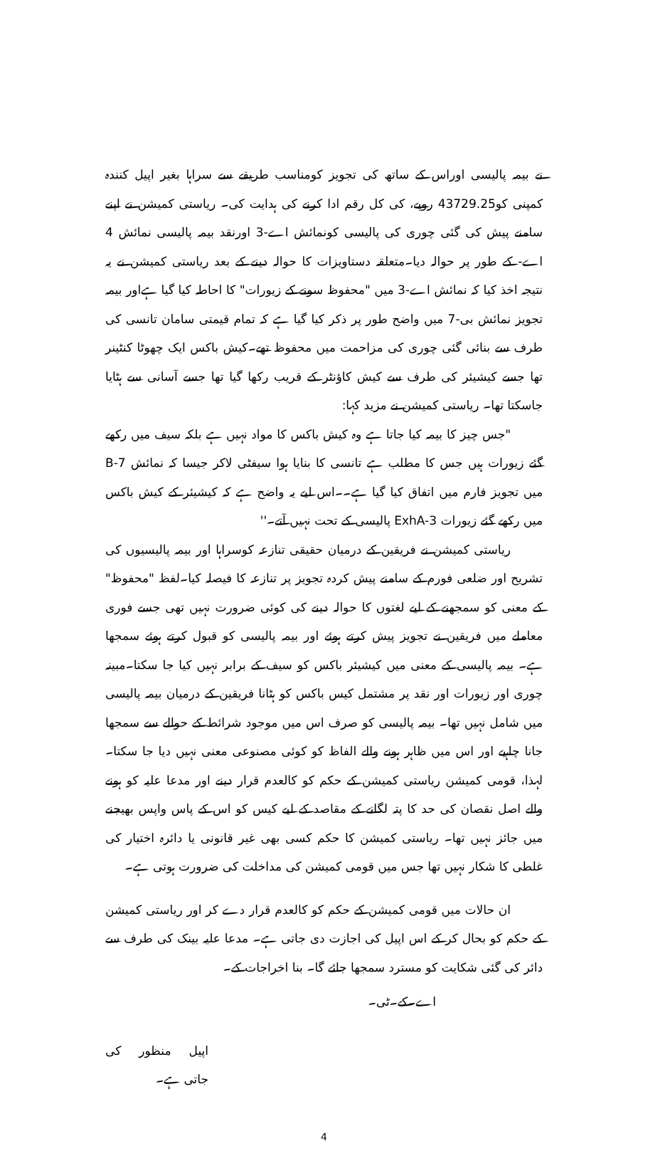نے بیمہ پالیسی اوراس کے ساتھ کی تجویز کومناسب طریقے سے سراہا بغیر اپیل کنندہ کمپنی کو43729.25 روپے، کی کل رقم ادا کرنے کی ہدایت کی۔ ریاستی کمیشن نے اپنے سامنے پیش کی گئی چوری کی پالیسی کونمائش اے-3 اورنقد بیمہ پالیسی نمائش 4 اے- کے طور پر حوالہ دیا۔متعلقہ دستاویزات کا حوالہ دینے کے بعد ریاستی کمیشن نے یہ نتیجہ اخذ کیا کہ نمائش اے-3 میں "محفوظ سونے کے زیورات" کا احاطہ کیا گیا ہےاور بیمہ تجویز نمائش بی-7 میں واضح طور پر ذکر کیا گیا ہے کہ تمام قیمتی سامان تانسی کی طرف سے بنائی گئی چوری کی مزاحمت میں محفوظ تھے۔کیش باکس ایک چھوٹا کنٹینر تھا جسے کیشیئر کی طرف سے کیش کاؤنٹر کے قریب رکھا گیا تھا جسے آسانی سے ہٹایا جاسکتا تھا۔ ریاستی کمیشن نے مزید کہا:
"جس چیز کا بیمہ کیا جاتا ہے وہ کیش باکس کا مواد نہیں ہے بلکہ سیف میں رکھے گئے زیورات ہیں جس کا مطلب ہے تانسی کا بنایا ہوا سیفٹی لاکر جیسا کہ نمائش B-7 میں تجویز فارم میں اتفاق کیا گیا ہے۔۔اس لیے یہ واضح ہے کہ کیشیئر کے کیش باکس میں رکھے گئے زیورات ExhA-3 پالیسی کے تحت نہیں آتے۔''
ریاستی کمیشن نے فریقین کے درمیان حقیقی تنازعہ کوسراہا اور بیمہ پالیسیوں کی تشریح اور ضلعی فورم کے سامنے پیش کردہ تجویز پر تنازعہ کا فیصلہ کیا۔لفظ "محفوظ" کے معنی کو سمجھنے کے لیے لغتوں کا حوالہ دینے کی کوئی ضرورت نہیں تھی جسے فوری معاملے میں فریقین نے تجویز پیش کرتے ہوئے اور بیمہ پالیسی کو قبول کرتے ہوئے سمجھا ہے۔ بیمہ پالیسی کے معنی میں کیشیئر باکس کو سیف کے برابر نہیں کیا جا سکتا۔مبینہ چوری اور زیورات اور نقد پر مشتمل کیس باکس کو ہٹانا فریقین کے درمیان بیمہ پالیسی میں شامل نہیں تھا۔ بیمہ پالیسی کو صرف اس میں موجود شرائط کے حوالے سے سمجھا جانا چاہیے اور اس میں ظاہر ہونے والے الفاظ کو کوئی مصنوعی معنی نہیں دیا جا سکتا۔لہذا، قومی کمیشن ریاستی کمیشن کے حکم کو کالعدم قرار دینے اور مدعا علیہ کو ہونے والے اصل نقصان کی حد کا پتہ لگانے کے مقاصد کے لیے کیس کو اس کے پاس واپس بھیجنے میں جائز نہیں تھا۔ ریاستی کمیشن کا حکم کسی بھی غیر قانونی یا دائرہ اختیار کی غلطی کا شکار نہیں تھا جس میں قومی کمیشن کی مداخلت کی ضرورت ہوتی ہے۔
ان حالات میں قومی کمیشن کے حکم کو کالعدم قرار دے کر اور ریاستی کمیشن کے حکم کو بحال کر کے اس اپیل کی اجازت دی جاتی ہے۔ مدعا علیہ بینک کی طرف سے دائر کی گئی شکایت کو مسترد سمجھا جائے گا۔ بنا اخراجات کے۔
اے۔کے۔ٹی۔
اپیل منظور کی جاتی ہے۔
4